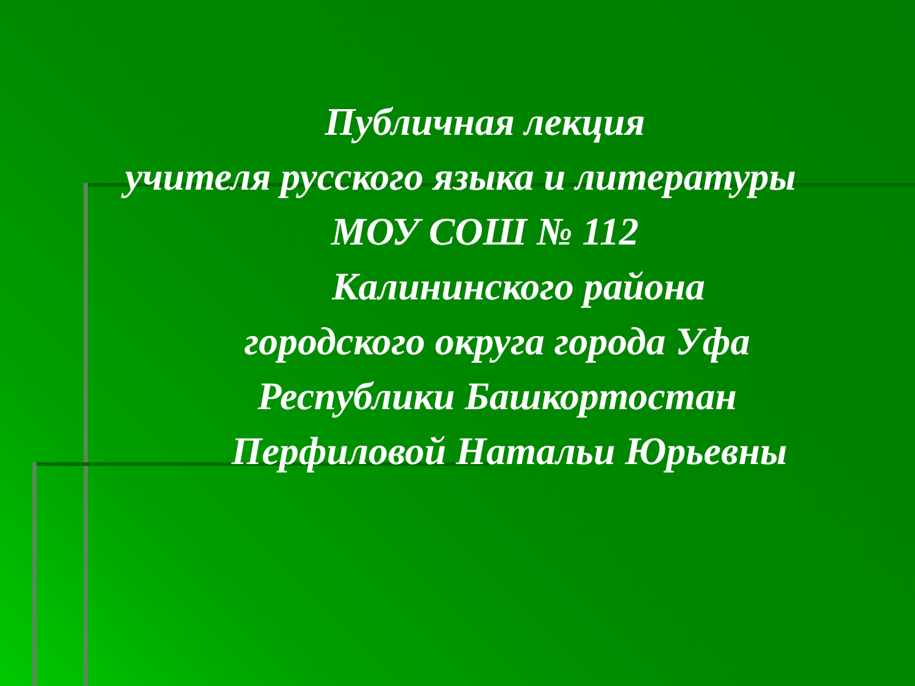Публичная лекция
учителя русского языка и литературы
МОУ СОШ № 112
Калининского района
городского округа города Уфа
Республики Башкортостан
Перфиловой Натальи Юрьевны